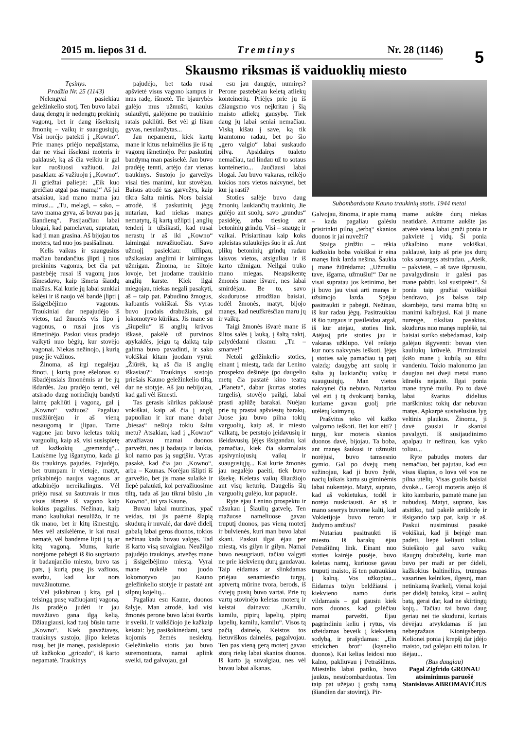2015 m. liepos 31 d.
Tremtinys
Nr. 28 (1146)
5
Skausmo riksmas iš vaiduoklių miesto
Tęsinys.
Pradžia Nr. 25 (1143)
Nelengvai pasiekiau geležinkelio stotį. Ten buvo labai daug dengtų ir nedengtų prekinių vagonų, bet ir daug išsekusių žmonių – vaikų ir suaugusiųjų. Visi norėjo patekti į „Kowno“. Prie manęs priėjo nepažįstama, dar ne visai išsekusi moteris ir paklausė, ką aš čia veikiu ir gal kur ruošiuosi važiuoti. Jai pasakiau: aš važiuoju į „Kowno“. Ji griežtai paliepė: „Eik kuo greičiau atgal pas mamą!“ Aš jai atsakiau, kad mano mama jau mirusi... „Tu, melagi, – sako, – tavo mama gyva, aš buvau pas ją šiandieną“. Pasijaučiau labai blogai, kad pamelavau, supratau, kad ji man grasina. Aš bijojau tos moters, tad nuo jos pasišalinau.
Kelis vaikus ir suaugusius mačiau bandančius įlipti į tuos prekinius vagonus, bet čia pat pastebėję rusai iš vagonų juos išmesdavo, kaip išmeta šiaudų maišus. Kai kurie jų labai sunkiai kėlėsi ir iš naujo vėl bandė įlipti į išsigelbėjimo vagonus. Traukiniai dar nepajudėjo iš vietos, tad žmonės vis lipo į vagonus, o rusai juos vis išmetinėjo. Paskui visus pradėjo vaikyti nuo bėgių, kur stovėjo vagonai. Niekas nežinojo, į kurią pusę jie važiuos.
Žinoma, aš irgi negalėjau žinoti, į kurią pusę ešelonas su išbadėjusiais žmonėmis ar be jų išdardės. Jau pradėjo temti, vėl atsirado daug norinčiųjų bandyti laimę pakliūti į vagoną, gal į „Kowno“ važiuos? Pagaliau nusižiūrėjau ir aš vieną nesaugomą ir įlipau. Tame vagone jau buvo keletas tokių varguolių, kaip aš, visi susispietę už kažkokių „gremėzdų“... Laukėme lyg išganymo, kada gi šis traukinys pajudės. Pajudėjo, bet trumpam ir vietoje, matyt, prikabinėjo naujus vagonus ar atkabinėjo nereikalingus. Vėl priėjo rusai su šautuvais ir mus visus išmetė iš vagono kaip kokius pagalius. Nežinau, kaip mano kauliukai nesulūžo, ir ne tik mano, bet ir kitų išmestųjų. Mes vėl atsikėlėme, ir kai rusai nematė, vėl bandėme lipti į tą ar kitą vagoną. Mums, kurie norėjome pabėgti iš šio sugriauto ir badaujančio miesto, buvo tas pats, į kurią pusę jis važiuos, svarbu, kad kur nors nuvažiuotume.
Vėl įsikabinau į kitą, gal į teisingą pusę važiuojantį vagoną. Jis pradėjo judėti ir jau nuvažiavo gana ilgą kelią. Džiaugiausi, kad tuoj būsiu tame „Kowno“. Kiek pavažiavęs, traukinys sustojo, įlipo keletas rusų, bet jie manęs, pasislėpusio už kažkokio „griozdo“, iš karto nepamatė. Traukinys
pajudėjo, bet tada rusai apšvietė visus vagono kampus ir mus radę, išmetė. Tie bjaurybės galėjo mus užmušti, kaulus sulaužyti, galėjome po traukinio ratais pakliūti. Bet vėl gi likau gyvas, nesulaužytas...
Jau nepamenu, kiek kartų mane ir kitus nelaimėlius jie iš tų vagonų išmetinėjo. Per paskutinį bandymą man pasisekė. Jau buvo pradėję temti, artėjo dar vienas traukinys. Sustojo jo garvežys visai ties manimi, kur stovėjau. Baisus atrodė tas garvežys, kaip tikra šalta mirtis. Nors baisiai atrodė, iš paskutinių jėgų nutariau, kad niekas manęs nematytų, šį kartą užlipti į anglių tenderį ir užsikasti, kad rusai nerastų ir aš iki „Kowno“ laimingai nuvažiuočiau. Savo užmojį pasiekiau: užlipau, užsikasiau anglimi ir laimingas užmigau. Žinoma, ne šiltoje lovoje, bet juodame traukinio anglių karste. Kiek ilgai miegojau, niekas negali pasakyti, aš – taip pat. Pabudino žmogus, kalbantis vokiškai. Šis vyras buvo juodais drabužiais, gal lokomotyvo kūrikas. Jis mane su „šiupeliu“ iš anglių krūvos iškasė, pakėlė už purvinos apykaklės, jeigu tą daiktą taip galima buvo pavadinti, ir sako vokiškai kitam juodam vyrui: „Žiūrėk, ką aš čia iš anglių iškasiau?“ Traukinys sustojo priešais Kauno geležinkelio tiltą, dar ne stotyje. Aš jau nebijojau, kad gali vėl išmesti.
Tas gerasis kūrikas paklausė vokiškai, kaip aš čia į anglį papuoliau ir kur mane dabar „biesas“ nešioja tokiu šaltu metu? Atsakiau, kad į „Kowno“ atvažiavau mamai duonos parvežti, nes ji badauja ir laukia, kol namo pas ją sugrįšiu. Vyras pasakė, kad čia jau „Kowno“, arba – Kaunas. Norėjau išlipti iš garvežio, bet jis mane sulaikė ir liepė palaukti, kol pervažiuosime tiltą, tada aš jau tikrai būsiu „in Kowno“, tai yra Kaune.
Buvau labai murzinas, ypač veidas, tai jis paėmė šlapią skudurą ir nuvalė, dar davė didelį gabalą labai geros duonos, tokios nežinau kada buvau valgęs. Tad iš karto visą suvalgiau. Neužilgo pajudėjo traukinys, atvežęs mane į išsigelbėjimo miestą. Vyrai mane nukėlė nuo juodo lokomotyvo jau Kauno geležinkelio stotyje ir pastatė ant silpnų kojelių...
Pagaliau esu Kaune, duonos šalyje. Man atrodė, kad visi žmonės perone buvo labai švarūs ir sveiki. Ir vaikščiojo jie kažkaip keistai: lyg pasišokinėdami, tarsi kojomis žemės nesiektų. Geležinkelio stotis jau buvo suremontuota, namai aplink sveiki, tad galvojau, gal
esu jau danguje, numiręs? Perone pastebėjau keletą atliekų konteinerių. Priėjęs prie jų iš džiaugsmo vos neįkritau į šią maisto atliekų gausybę. Tiek daug jų labai seniai nemačiau. Viską kišau į save, ką tik kramtomo radau, bet po šio „gero valgio“ labai suskaudo pilvą. Apsidairęs tualeto nemačiau, tad lindau už to sotaus konteinerio... Jaučiausi labai blogai. Jau buvo vakaras, reikėjo kokios nors vietos nakvynei, bet kur ją rasti?
Stoties salėje buvo daug žmonių, laukiančių traukinių. Jie gulėjo ant suolų, savo „pundus“ pasidėję, arba tiesiog ant betoninių grindų. Visi – suaugę ir vaikai. Prisiartinau kaip koks apleistas sulaukėjęs šuo ir aš. Ant plikų betoninių grindų radau laisvos vietos, atsiguliau ir iš karto užmigau. Neilgai truko mano miegas. Neapsikentę žmonės mane išvarė, nes labai smirdėjau. Be to, savo skuduruose atrodžiau baisiai, todėl žmonės, matyt, bijojo manęs, kad neužkrėsčiau maru jų ir vaikų.
Taigi žmonės išvarė mane iš šiltos salės į lauką, į šaltą naktį, palydėdami riksmu: „Tu – smarve!“
Netoli gelžinkelio stoties, einant į miestą, tada dar Lenino prospekto dešinėje (po daugelio metų čia pastatė kino teatrą „Planeta“, dabar įkurtas stoties turgelis), stovėjo pailgi, labai prasti aplūžę barakai. Nuėjau prie tų prastai apšviestų barakų. Juose jau buvo pilna tokių varguolių, kaip aš, ir miesto valkatų, be perstojo įeidavusių ir išeidavusių. Įėjęs išsigandau, kai pamačiau, kiek čia skarmalais apsivyniojusių vaikų ir suaugusiųjų... Kai kurie žmonės jau negalėjo paeiti, tiek buvo išsekę. Keletas vaikų šliaužiojo ant visų keturių. Daugelis šių varguolių gulėjo, kur papuolė.
Ryte ėjau Lenino prospektu ir užsukau į Šiaulių gatvelę. Ten mažuose nameliuose gavau truputį duonos, pas vieną moterį ir bulvienės, kuri man buvo labai skani. Paskui ilgai ėjau per miestą, vis gilyn ir gilyn. Namai buvo nesugriauti, tačiau valgyti ne prie kiekvienų durų gaudavau. Taip eidamas ar slinkdamas priėjau senamiesčio turgų, aptvertą mūrine tvora, berods, iš dviejų pusių buvo vartai. Prie tų vartų stovinėjo keletas moterų ir keistai dainavo: „Kamilu, kamilu, pipirų lapelių, pipirų lapelių, kamilu, kamilu“. Visos tą pačią dainelę. Keistos tos lietuviškos dainelės, pagalvojau. Ten pas vieną gerą moterį gavau storą riekę labai skanios duonos. Iš karto ją suvalgiau, nes vėl buvau labai alkanas.
Subombarduota Kauno traukinių stotis. 1944 metai
Galvojau, žinoma, ir apie mamą – kada pagaliau galėsiu prisirinkti pilną „terbą“ skanios duonos ir jai nuvežti?
Staiga girdžiu – rėkia kažkokia boba vokiškai ir eina manęs link lazda nešina. Šaukia į mane žiūrėdama: „Užmušiu tave, išgama, užmušiu!“ Dar ne visai supratau jos ketinimo, bet ji buvo jau visai arti manęs ir užsimojo lazda. Spėjau pasitraukti ir pabėgti. Nežinau, iš kur radau jėgų. Pasitraukiau iš šio turgaus ir pasileidau atgal, iš kur atėjau, stoties link. Atėjusį prie stoties jau ir vakaras užklupo. Vėl reikėjo kur nors nakvynės ieškoti. Įėjęs į stoties salę pamačiau tą patį vaizdą: daugybę ant suolų ir šalia jų laukiančių vaikų ir suaugusiųjų. Man vietos nakvynei čia nebuvo. Nutariau vėl eiti į tą dvokiantį baraką, kuriame gavau guolį prie utėlėtų kaimynų.
Prašvitus teko vėl kažko valgomo ieškoti. Bet kur eiti? Į turgų, kur moteris skanios duonos davė, bijojau. Ta boba, ant manęs šaukusi ir užmušti norėjusi, buvo tamsesnio gymio. Gal po dvejų metų sužinojau, kad ji buvo žydė, nacių laikais kartu su giminėmis labai nukentėjo. Matyt, suprato, kad aš vokietukas, todėl ir norėjo nuskriausti. Ar aš ir mano seserys buvome kalti, kad Vokietijoje buvo teroro ir žudymo amžius?
Nutariau pasitraukti iš miesto. Iš barakų ėjau Petrašiūnų link. Einant nuo stoties kairėje pusėje, buvo keletas namų, kuriuose gavau truputį maisto, iš ten patraukiau į kalną. Vos užkopiau... Eidamas tolyn beldžiausi į kiekvieno namo duris vildamasis – gal gausiu kiek nors duonos, kad galėčiau mamai parvežti. Ėjau pagrindiniu keliu į rytus, vis užeidamas beveik į kiekvieną sodybą, ir prašydamas: „Ein sttickchen brot“ (kąsnelio duonos). Kai kelias leidosi nuo kalno, pakliuvau į Petrašiūnus. Miestelis labai patiko, buvo jaukus, nesubombarduotas. Ten taip pat užėjau į gražų namą (šiandien dar stovintį). Pir-
mame aukšte durų niekas neatidarė. Antrame aukšte jas atvėrė viena labai graži ponia ir pakvietė į vidų. Ši ponia užkalbino mane vokiškai, paklausė, kaip aš prie jos durų toks suvargęs atsiradau. „Ateik, – pakvietė, – aš tave išprausiu, pavalgydinsiu ir galėsi pas mane pabūti, kol sustiprėsi“. Ši ponia taip gražiai vokiškai bendravo, jos balsas taip skambėjo, tarsi mama būtų su manimi kalbėjusi. Kai ji mane nurengė, tiksliau pasakius, skudurus nuo manęs nuplėšė, tai baisiai suriko stebėdamasi, kaip galėjau išgyventi: buvau vien kauliukų krūvelė. Pirmiausiai įkišo mane į kubilą su šiltu vandeniu. Tokio malonumo jau daugiau nei dveji metai mano kūnelis nejautė. Ilgai ponia mane trynė muilu. Po to davė labai švarius didelius marškinius: tokių dar nebuvau matęs. Apkarpė susivėlusius lyg veltinis plaukus. Žinoma, ji davė gausiai ir skaniai pavalgyti. Iš susijaudinimo apalpau ir nežinau, kas vyko toliau...
Ryte pabudęs moters dar nemačiau, bet pajutau, kad esu visas šlapias, o lova vėl vos ne pilna utėlių. Visas guolis baisiai dvokė... Geroji moteris atėjo iš kito kambario, pamatė mane jau nubudusį. Matyt, suprato, kas atsitiko, tad pakėlė antklodę ir išsigando taip pat, kaip ir aš. Paskui nusiminusi pasakė vokiškai, kad ji bejėgė man padėti, liepė keliauti toliau. Suieškojo gal savo vaikų išaugtų drabužėlių, kurie man buvo per maži ar per dideli, kažkokius baltinėlius, trumpas vasarines kelnikes, ilgesnį, man netinkamą švarkelį, vienai kojai per didelį batuką, kitai – aulinį batą, gerai dar, kad ne skirtingų kojų... Tačiau tai buvo daug geriau nei tie skudurai, kuriais dėvėjau atvykdamas iš jau nebegražaus Kionigsbergo. Kelionei ponia į krepšį dar įdėjo maisto, tad galėjau eiti toliau. Ir išėjau...
(Bus daugiau)
Pagal Zigfrido GRONAU
atsiminimus paruošė
Stanislovas ABROMAVIČIUS